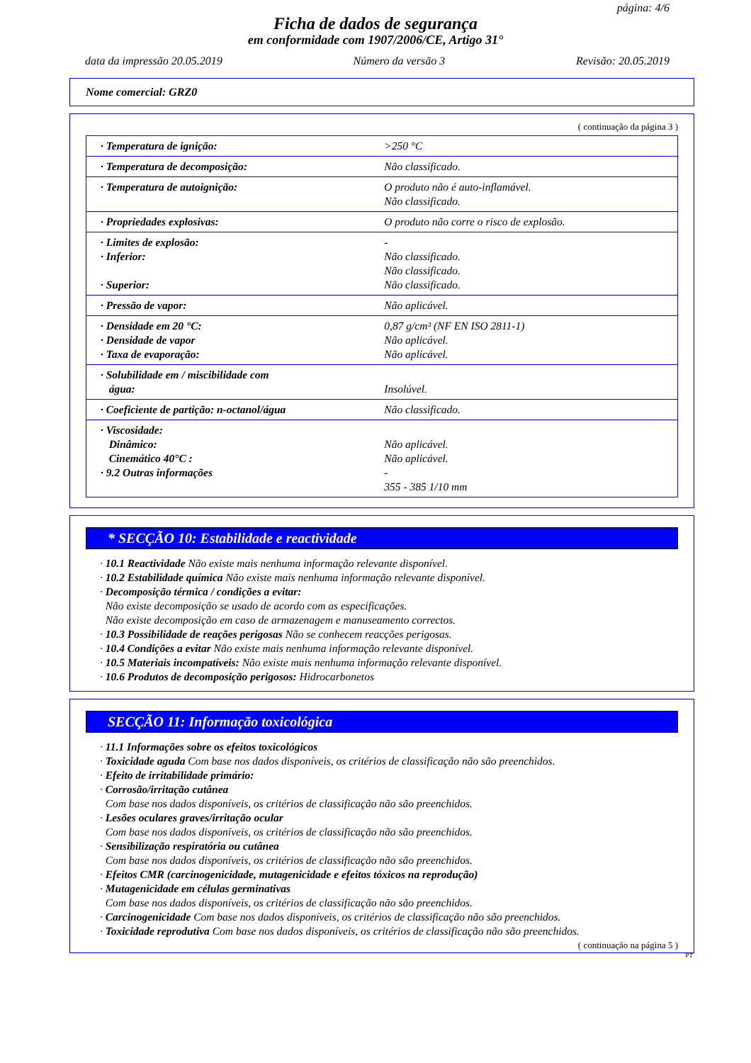página: 4/6
Ficha de dados de segurança
em conformidade com 1907/2006/CE, Artigo 31°
data da impressão 20.05.2019 Número da versão 3 Revisão: 20.05.2019
Nome comercial: GRZ0
( continuação da página 3 )
| · Temperatura de ignição: | >250 °C |
| · Temperatura de decomposição: | Não classificado. |
| · Temperatura de autoignição: | O produto não é auto-inflamável. Não classificado. |
| · Propriedades explosivas: | O produto não corre o risco de explosão. |
| · Limites de explosão: · Inferior: · Superior: | - Não classificado. Não classificado. Não classificado. |
| · Pressão de vapor: | Não aplicável. |
| · Densidade em 20 °C: · Densidade de vapor · Taxa de evaporação: | 0,87 g/cm³ (NF EN ISO 2811-1) Não aplicável. Não aplicável. |
| · Solubilidade em / miscibilidade com água: | Insolúvel. |
| · Coeficiente de partição: n-octanol/água | Não classificado. |
| · Viscosidade: Dinâmico: Cinemático 40°C : · 9.2 Outras informações | Não aplicável. Não aplicável. - 355 - 385 1/10 mm |
* SECÇÃO 10: Estabilidade e reactividade
· 10.1 Reactividade Não existe mais nenhuma informação relevante disponível.
· 10.2 Estabilidade química Não existe mais nenhuma informação relevante disponível.
· Decomposição térmica / condições a evitar:
Não existe decomposição se usado de acordo com as especificações.
Não existe decomposição em caso de armazenagem e manuseamento correctos.
· 10.3 Possibilidade de reações perigosas Não se conhecem reacções perigosas.
· 10.4 Condições a evitar Não existe mais nenhuma informação relevante disponível.
· 10.5 Materiais incompatíveis: Não existe mais nenhuma informação relevante disponível.
· 10.6 Produtos de decomposição perigosos: Hidrocarbonetos
SECÇÃO 11: Informação toxicológica
· 11.1 Informações sobre os efeitos toxicológicos
· Toxicidade aguda Com base nos dados disponíveis, os critérios de classificação não são preenchidos.
· Efeito de irritabilidade primário:
· Corrosão/irritação cutânea
Com base nos dados disponíveis, os critérios de classificação não são preenchidos.
· Lesões oculares graves/irritação ocular
Com base nos dados disponíveis, os critérios de classificação não são preenchidos.
· Sensibilização respiratória ou cutânea
Com base nos dados disponíveis, os critérios de classificação não são preenchidos.
· Efeitos CMR (carcinogenicidade, mutagenicidade e efeitos tóxicos na reprodução)
· Mutagenicidade em células germinativas
Com base nos dados disponíveis, os critérios de classificação não são preenchidos.
· Carcinogenicidade Com base nos dados disponíveis, os critérios de classificação não são preenchidos.
· Toxicidade reprodutiva Com base nos dados disponíveis, os critérios de classificação não são preenchidos.
( continuação na página 5 )
PT